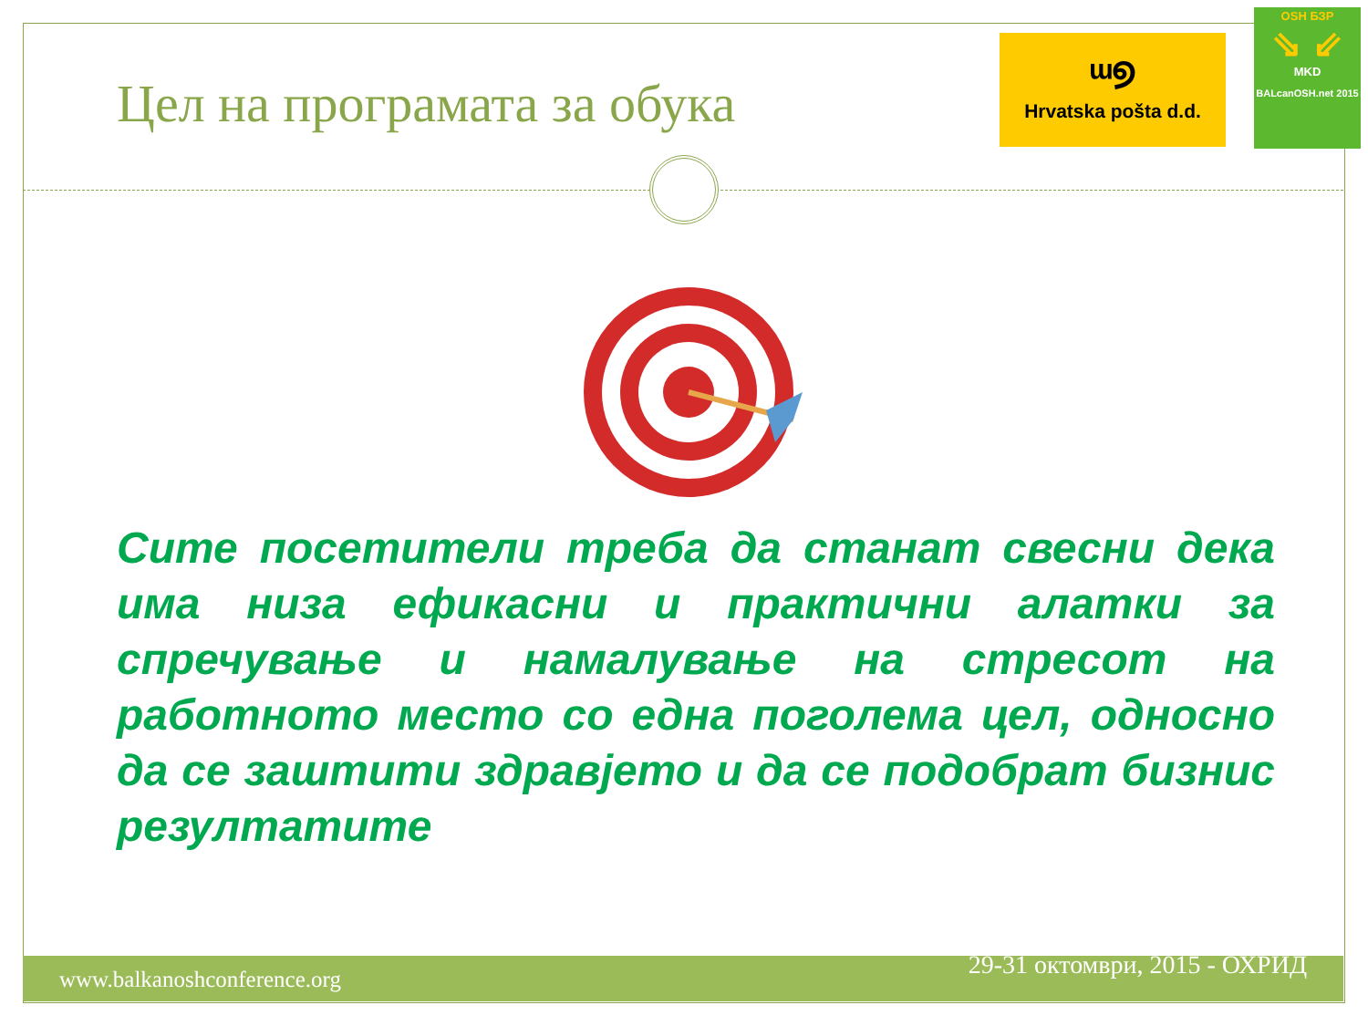Цел на програмата за обука
ᵚ୭
Hrvatska pošta d.d.
OSH БЗР
⇘ ⇙
MKD
BALcanOSH.net 2015
Сите посетители треба да станат свесни дека има низа ефикасни и практични алатки за спречување и намалување на стресот на работното место со една поголема цел, односно да се заштити здравјето и да се подобрат бизнис резултатите
www.balkanoshconference.org 29-31 октомври, 2015 - ОХРИД